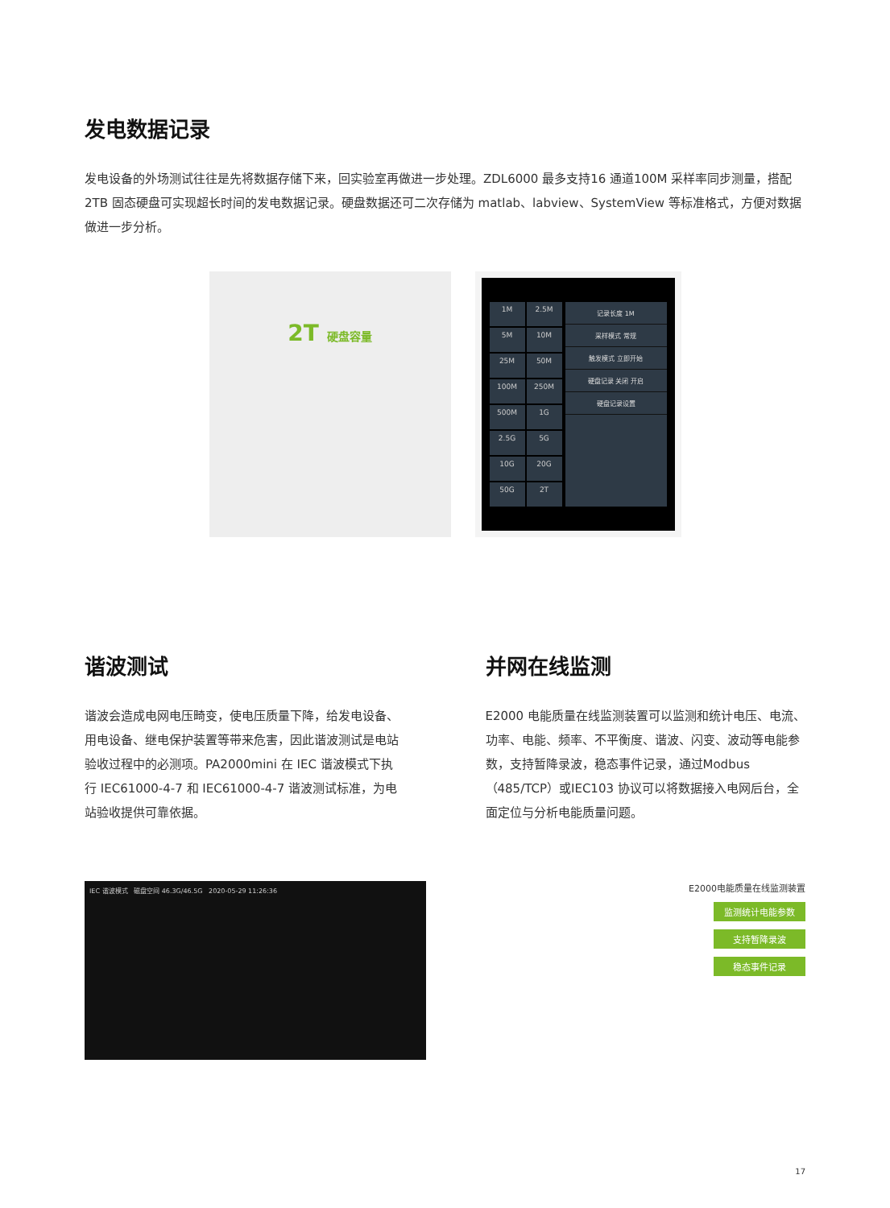发电数据记录
发电设备的外场测试往往是先将数据存储下来，回实验室再做进一步处理。ZDL6000 最多支持16 通道100M 采样率同步测量，搭配 2TB 固态硬盘可实现超长时间的发电数据记录。硬盘数据还可二次存储为 matlab、labview、SystemView 等标准格式，方便对数据做进一步分析。
2T 硬盘容量
1M
2.5M
5M
10M
25M
50M
100M
250M
500M
1G
2.5G
5G
10G
20G
50G
2T
记录长度 1M
采样模式 常规
触发模式 立即开始
硬盘记录 关闭 开启
硬盘记录设置
谐波测试
谐波会造成电网电压畸变，使电压质量下降，给发电设备、用电设备、继电保护装置等带来危害，因此谐波测试是电站验收过程中的必测项。PA2000mini 在 IEC 谐波模式下执行 IEC61000-4-7 和 IEC61000-4-7 谐波测试标准，为电站验收提供可靠依据。
并网在线监测
E2000 电能质量在线监测装置可以监测和统计电压、电流、功率、电能、频率、不平衡度、谐波、闪变、波动等电能参数，支持暂降录波，稳态事件记录，通过Modbus（485/TCP）或IEC103 协议可以将数据接入电网后台，全面定位与分析电能质量问题。
IEC 谐波模式 磁盘空间 46.3G/46.5G 2020-05-29 11:26:36
E2000电能质量在线监测装置
监测统计电能参数
支持暂降录波
稳态事件记录
17